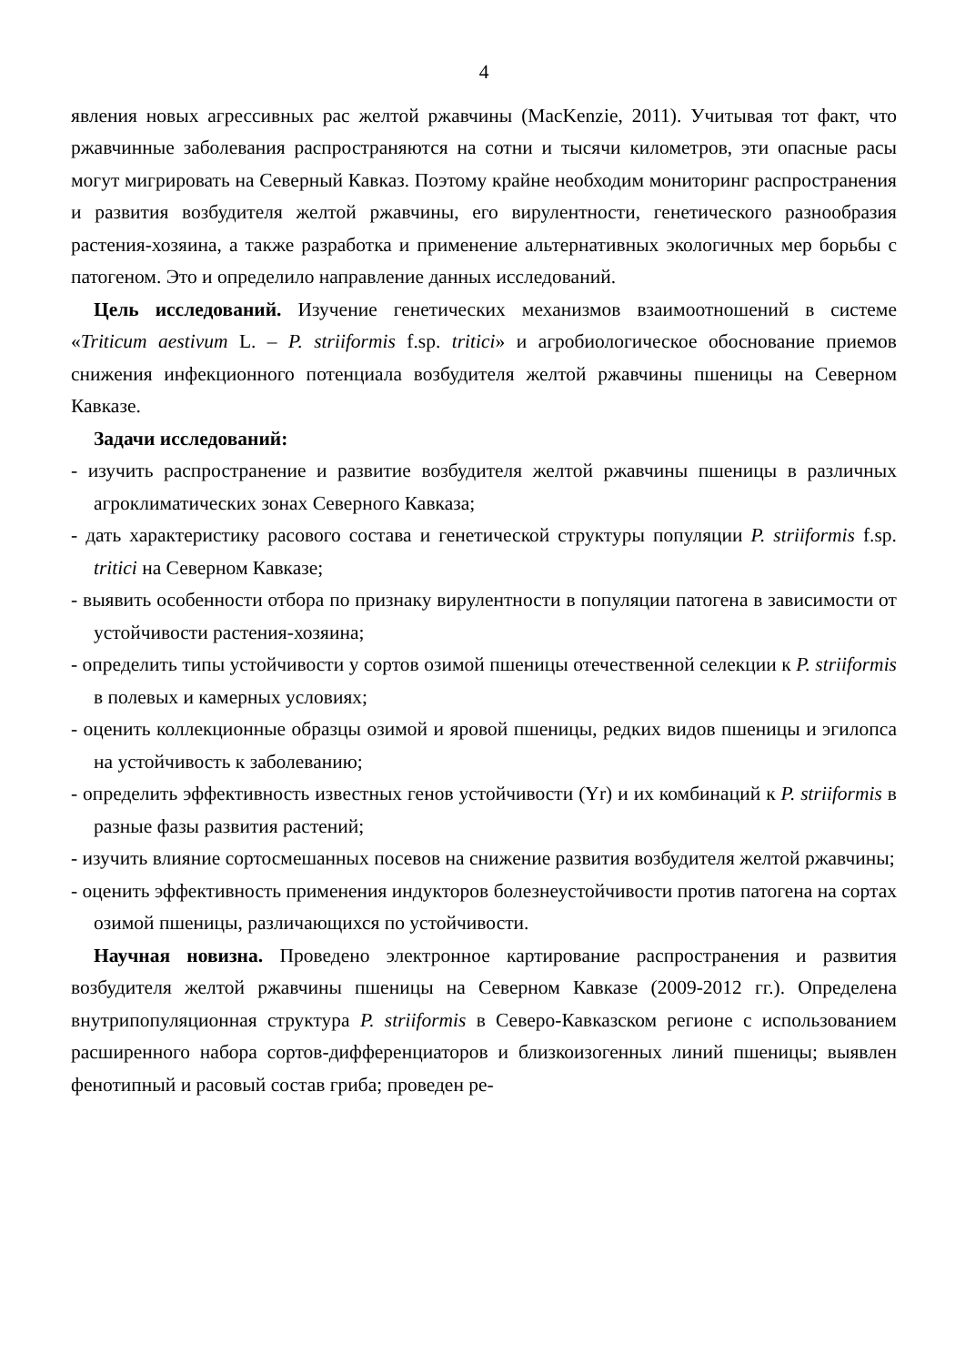4
явления новых агрессивных рас желтой ржавчины (MacKenzie, 2011). Учитывая тот факт, что ржавчинные заболевания распространяются на сотни и тысячи километров, эти опасные расы могут мигрировать на Северный Кавказ. Поэтому крайне необходим мониторинг распространения и развития возбудителя желтой ржавчины, его вирулентности, генетического разнообразия растения-хозяина, а также разработка и применение альтернативных экологичных мер борьбы с патогеном. Это и определило направление данных исследований.
Цель исследований. Изучение генетических механизмов взаимоотношений в системе «Triticum aestivum L. – P. striiformis f.sp. tritici» и агробиологическое обоснование приемов снижения инфекционного потенциала возбудителя желтой ржавчины пшеницы на Северном Кавказе.
Задачи исследований:
- изучить распространение и развитие возбудителя желтой ржавчины пшеницы в различных агроклиматических зонах Северного Кавказа;
- дать характеристику расового состава и генетической структуры популяции P. striiformis f.sp. tritici на Северном Кавказе;
- выявить особенности отбора по признаку вирулентности в популяции патогена в зависимости от устойчивости растения-хозяина;
- определить типы устойчивости у сортов озимой пшеницы отечественной селекции к P. striiformis в полевых и камерных условиях;
- оценить коллекционные образцы озимой и яровой пшеницы, редких видов пшеницы и эгилопса на устойчивость к заболеванию;
- определить эффективность известных генов устойчивости (Yr) и их комбинаций к P. striiformis в разные фазы развития растений;
- изучить влияние сортосмешанных посевов на снижение развития возбудителя желтой ржавчины;
- оценить эффективность применения индукторов болезнеустойчивости против патогена на сортах озимой пшеницы, различающихся по устойчивости.
Научная новизна. Проведено электронное картирование распространения и развития возбудителя желтой ржавчины пшеницы на Северном Кавказе (2009-2012 гг.). Определена внутрипопуляционная структура P. striiformis в Северо-Кавказском регионе с использованием расширенного набора сортов-дифференциаторов и близкоизогенных линий пшеницы; выявлен фенотипный и расовый состав гриба; проведен ре-